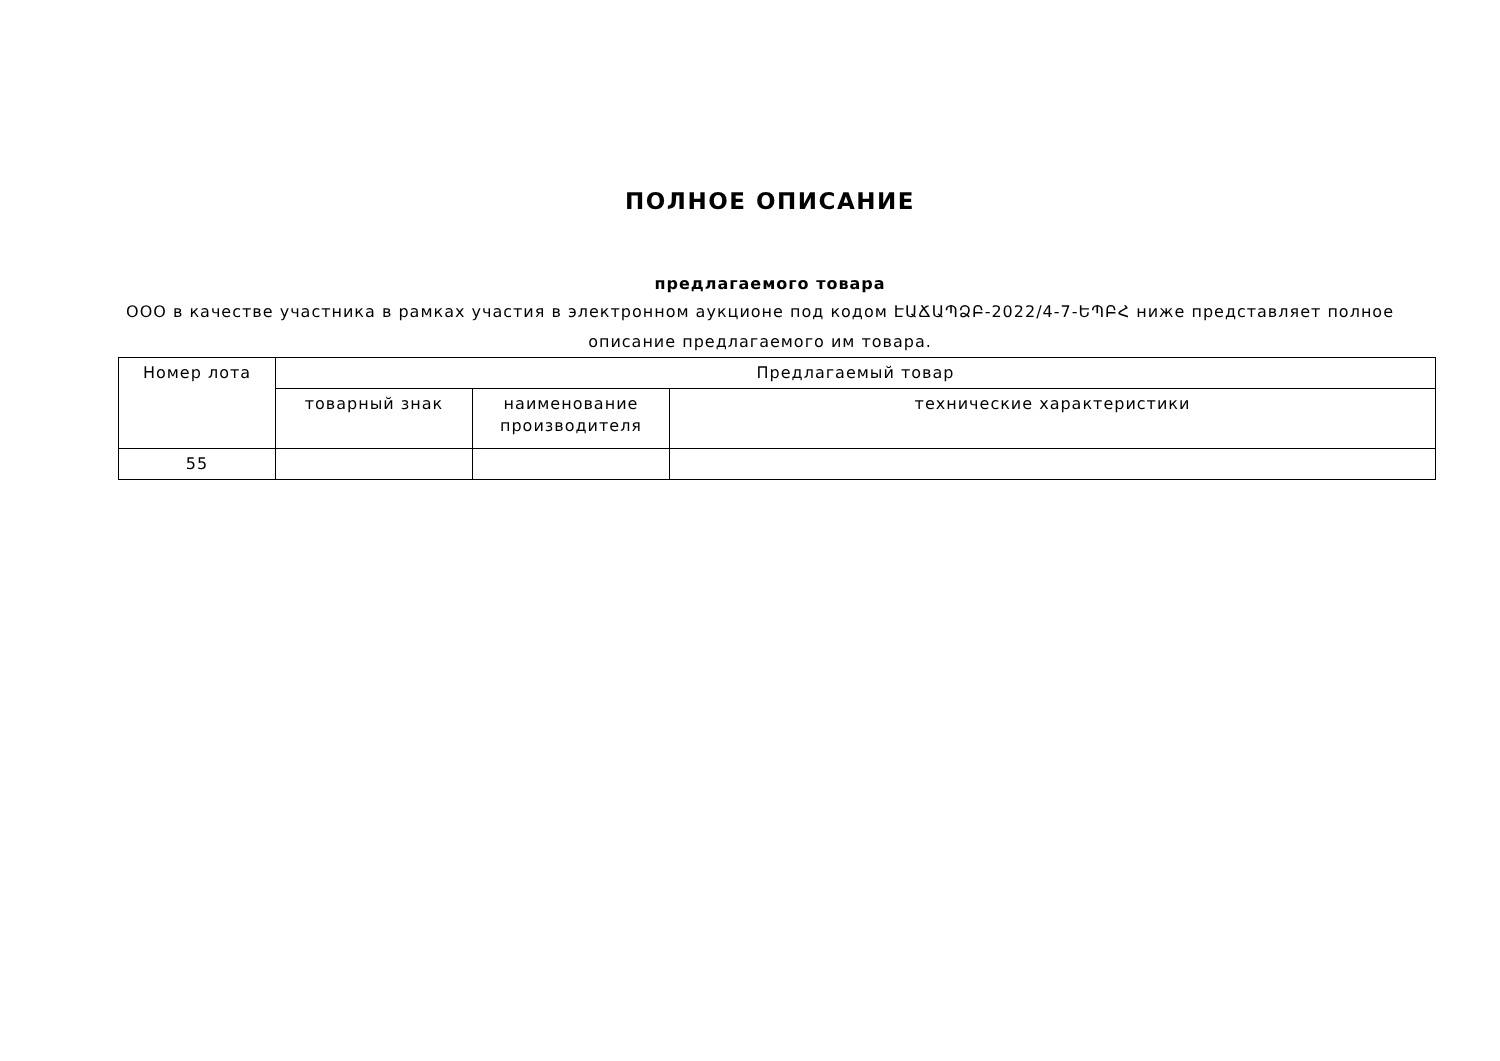ПОЛНОЕ ОПИСАНИЕ
предлагаемого товара
ООО в качестве участника в рамках участия в электронном аукционе под кодом ԷԱՃԱՊՁԲ-2022/4-7-ԵՊԲՀ ниже представляет полное описание предлагаемого им товара.
| Номер лота | Предлагаемый товар | | |
| --- | --- | --- | --- |
| | товарный знак | наименование производителя | технические характеристики |
| 55 | | | |